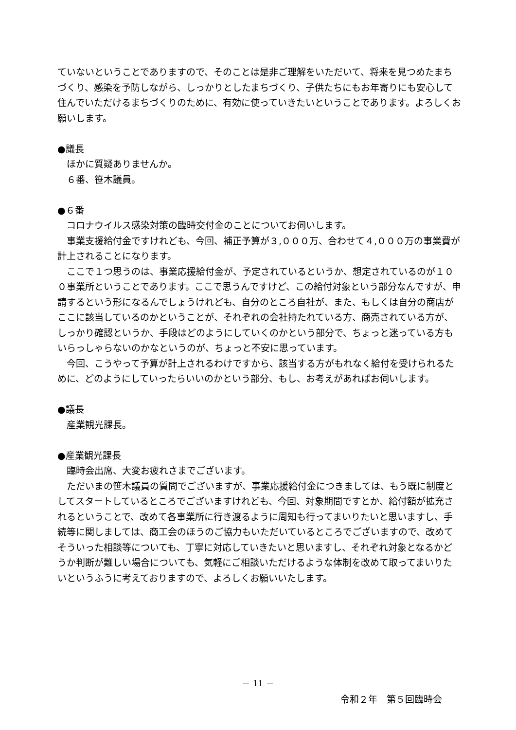ていないということでありますので、そのことは是非ご理解をいただいて、将来を見つめたまちづくり、感染を予防しながら、しっかりとしたまちづくり、子供たちにもお年寄りにも安心して住んでいただけるまちづくりのために、有効に使っていきたいということであります。よろしくお願いします。
●議長
ほかに質疑ありませんか。
６番、笹木議員。
●６番
コロナウイルス感染対策の臨時交付金のことについてお伺いします。
事業支援給付金ですけれども、今回、補正予算が３,０００万、合わせて４,０００万の事業費が計上されることになります。
ここで１つ思うのは、事業応援給付金が、予定されているというか、想定されているのが１００事業所ということであります。ここで思うんですけど、この給付対象という部分なんですが、申請するという形になるんでしょうけれども、自分のところ自社が、また、もしくは自分の商店がここに該当しているのかということが、それぞれの会社持たれている方、商売されている方が、しっかり確認というか、手段はどのようにしていくのかという部分で、ちょっと迷っている方もいらっしゃらないのかなというのが、ちょっと不安に思っています。
今回、こうやって予算が計上されるわけですから、該当する方がもれなく給付を受けられるために、どのようにしていったらいいのかという部分、もし、お考えがあればお伺いします。
●議長
産業観光課長。
●産業観光課長
臨時会出席、大変お疲れさまでございます。
ただいまの笹木議員の質問でございますが、事業応援給付金につきましては、もう既に制度としてスタートしているところでございますけれども、今回、対象期間ですとか、給付額が拡充されるということで、改めて各事業所に行き渡るように周知も行ってまいりたいと思いますし、手続等に関しましては、商工会のほうのご協力もいただいているところでございますので、改めてそういった相談等についても、丁寧に対応していきたいと思いますし、それぞれ対象となるかどうか判断が難しい場合についても、気軽にご相談いただけるような体制を改めて取ってまいりたいというふうに考えておりますので、よろしくお願いいたします。
－ 11 －
令和２年　第５回臨時会